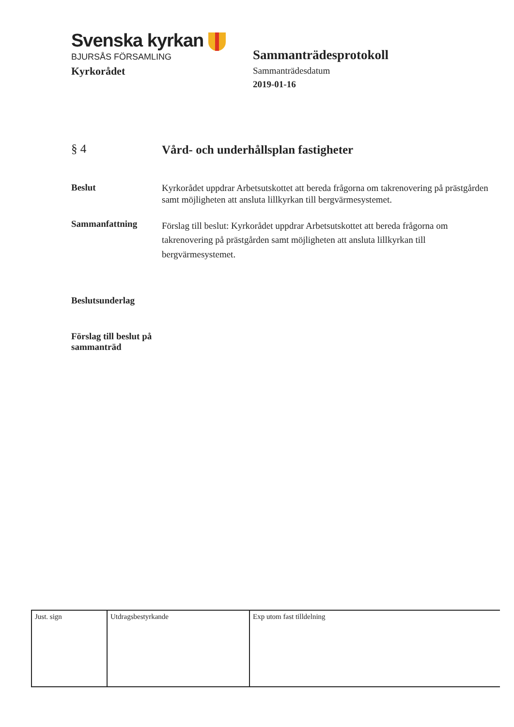Svenska kyrkan
BJURSÅS FÖRSAMLING
Kyrkorådet
Sammanträdesprotokoll
Sammanträdesdatum
2019-01-16
§ 4
Vård- och underhållsplan fastigheter
Beslut
Kyrkorådet uppdrar Arbetsutskottet att bereda frågorna om takrenovering på prästgården samt möjligheten att ansluta lillkyrkan till bergvärmesystemet.
Sammanfattning
Förslag till beslut: Kyrkorådet uppdrar Arbetsutskottet att bereda frågorna om takrenovering på prästgården samt möjligheten att ansluta lillkyrkan till bergvärmesystemet.
Beslutsunderlag
Förslag till beslut på sammanträd
| Just. sign | Utdragsbestyrkande | Exp utom fast tilldelning |